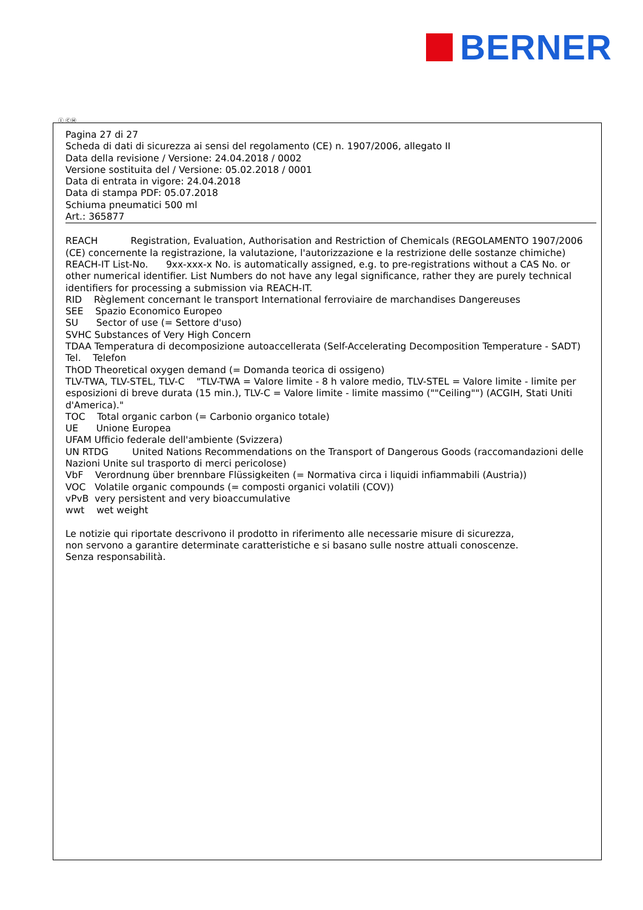BERNER
Ⓘ ⒸⒽ
Pagina 27 di 27
Scheda di dati di sicurezza ai sensi del regolamento (CE) n. 1907/2006, allegato II
Data della revisione / Versione: 24.04.2018 / 0002
Versione sostituita del / Versione: 05.02.2018 / 0001
Data di entrata in vigore: 24.04.2018
Data di stampa PDF: 05.07.2018
Schiuma pneumatici 500 ml
Art.: 365877
REACH Registration, Evaluation, Authorisation and Restriction of Chemicals (REGOLAMENTO 1907/2006 (CE) concernente la registrazione, la valutazione, l'autorizzazione e la restrizione delle sostanze chimiche)
REACH-IT List-No. 9xx-xxx-x No. is automatically assigned, e.g. to pre-registrations without a CAS No. or other numerical identifier. List Numbers do not have any legal significance, rather they are purely technical identifiers for processing a submission via REACH-IT.
RID Règlement concernant le transport International ferroviaire de marchandises Dangereuses
SEE Spazio Economico Europeo
SU Sector of use (= Settore d'uso)
SVHC Substances of Very High Concern
TDAA Temperatura di decomposizione autoaccellerata (Self-Accelerating Decomposition Temperature - SADT)
Tel. Telefon
ThOD Theoretical oxygen demand (= Domanda teorica di ossigeno)
TLV-TWA, TLV-STEL, TLV-C "TLV-TWA = Valore limite - 8 h valore medio, TLV-STEL = Valore limite - limite per esposizioni di breve durata (15 min.), TLV-C = Valore limite - limite massimo (""Ceiling"") (ACGIH, Stati Uniti d'America)."
TOC Total organic carbon (= Carbonio organico totale)
UE Unione Europea
UFAM Ufficio federale dell'ambiente (Svizzera)
UN RTDG United Nations Recommendations on the Transport of Dangerous Goods (raccomandazioni delle Nazioni Unite sul trasporto di merci pericolose)
VbF Verordnung über brennbare Flüssigkeiten (= Normativa circa i liquidi infiammabili (Austria))
VOC Volatile organic compounds (= composti organici volatili (COV))
vPvB very persistent and very bioaccumulative
wwt wet weight
Le notizie qui riportate descrivono il prodotto in riferimento alle necessarie misure di sicurezza,
non servono a garantire determinate caratteristiche e si basano sulle nostre attuali conoscenze.
Senza responsabilità.